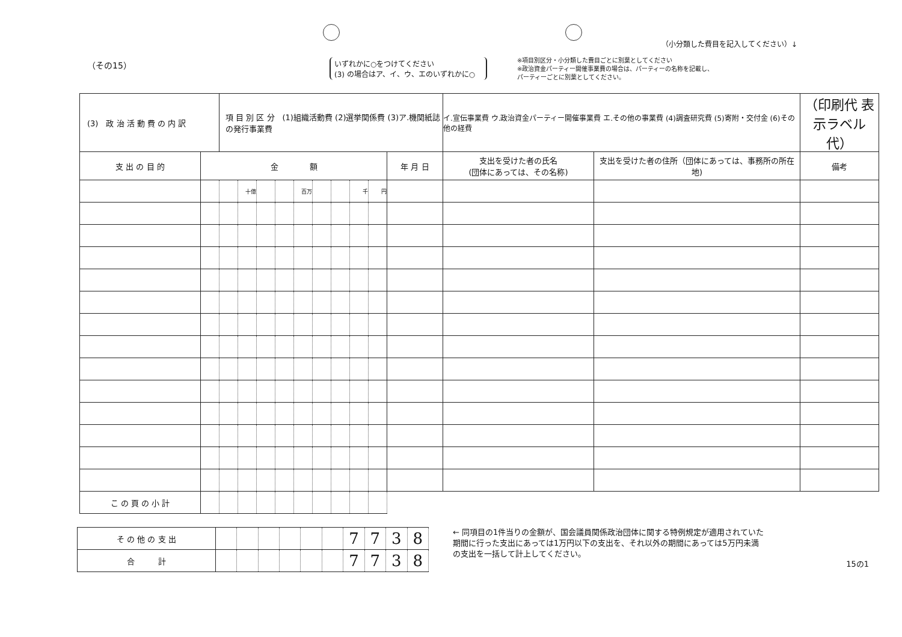（小分類した費目を記入してください）↓
（その15）
いずれかに○をつけてください
(3) の場合はア、イ、ウ、エのいずれかに○
※項目別区分・小分類した費目ごとに別葉としてください
※政治資金パーティー開催事業費の場合は、パーティーの名称を記載し、
パーティーごとに別葉としてください。
| (3) 政 治 活 動 費 の 内 訳 | | 項 目 別 区 分 (1)組織活動費 (2)選挙関係費 (3)ア.機関紙誌の発行事業費 | | | | | | | | | | イ.宣伝事業費 ウ.政治資金パーティー開催事業費 エ.その他の事業費 (4)調査研究費 (5)寄附・交付金 (6)その他の経費 | | （印刷代 表示ラベル代） |
| 支 出 の 目 的 | 金 額 | | | | | | | | | | 年 月 日 | 支出を受けた者の氏名 (団体にあっては、その名称) | 支出を受けた者の住所（団体にあっては、事務所の所在地) | 備考 |
| | | | 十億 | | | 百万 | | | 千 | 円 | | | | |
| こ の 頁 の 小 計 | | | | | | | | | | | | | | |
| そ の 他 の 支 出 | | | | | | | 7 | 7 | 3 | 8 |
| 合 計 | | | | | | | 7 | 7 | 3 | 8 |
← 同項目の1件当りの金額が、国会議員関係政治団体に関する特例規定が適用されていた期間に行った支出にあっては1万円以下の支出を、それ以外の期間にあっては5万円未満の支出を一括して計上してください。
15の1